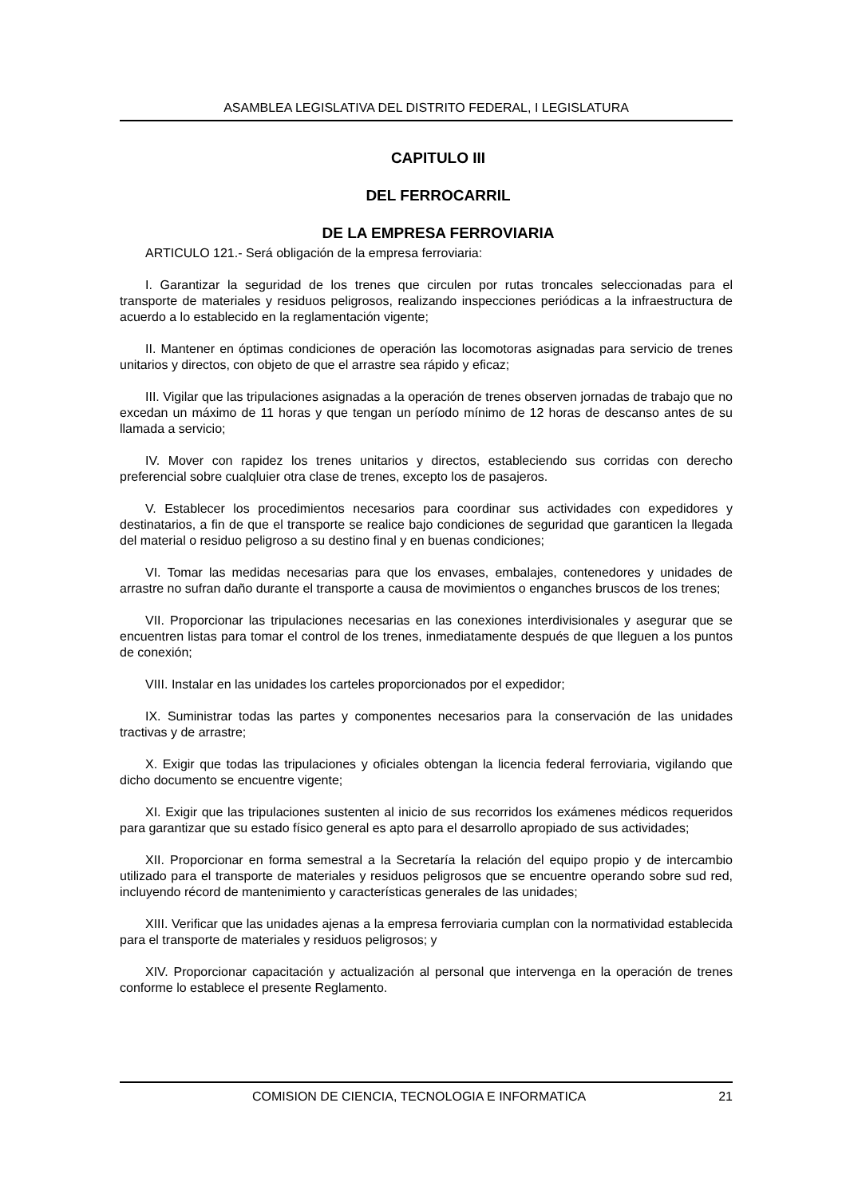ASAMBLEA LEGISLATIVA DEL DISTRITO FEDERAL, I LEGISLATURA
CAPITULO III
DEL FERROCARRIL
DE LA EMPRESA FERROVIARIA
ARTICULO 121.- Será obligación de la empresa ferroviaria:
I. Garantizar la seguridad de los trenes que circulen por rutas troncales seleccionadas para el transporte de materiales y residuos peligrosos, realizando inspecciones periódicas a la infraestructura de acuerdo a lo establecido en la reglamentación vigente;
II. Mantener en óptimas condiciones de operación las locomotoras asignadas para servicio de trenes unitarios y directos, con objeto de que el arrastre sea rápido y eficaz;
III. Vigilar que las tripulaciones asignadas a la operación de trenes observen jornadas de trabajo que no excedan un máximo de 11 horas y que tengan un período mínimo de 12 horas de descanso antes de su llamada a servicio;
IV. Mover con rapidez los trenes unitarios y directos, estableciendo sus corridas con derecho preferencial sobre cualqluier otra clase de trenes, excepto los de pasajeros.
V. Establecer los procedimientos necesarios para coordinar sus actividades con expedidores y destinatarios, a fin de que el transporte se realice bajo condiciones de seguridad que garanticen la llegada del material o residuo peligroso a su destino final y en buenas condiciones;
VI. Tomar las medidas necesarias para que los envases, embalajes, contenedores y unidades de arrastre no sufran daño durante el transporte a causa de movimientos o enganches bruscos de los trenes;
VII. Proporcionar las tripulaciones necesarias en las conexiones interdivisionales y asegurar que se encuentren listas para tomar el control de los trenes, inmediatamente después de que lleguen a los puntos de conexión;
VIII. Instalar en las unidades los carteles proporcionados por el expedidor;
IX. Suministrar todas las partes y componentes necesarios para la conservación de las unidades tractivas y de arrastre;
X. Exigir que todas las tripulaciones y oficiales obtengan la licencia federal ferroviaria, vigilando que dicho documento se encuentre vigente;
XI. Exigir que las tripulaciones sustenten al inicio de sus recorridos los exámenes médicos requeridos para garantizar que su estado físico general es apto para el desarrollo apropiado de sus actividades;
XII. Proporcionar en forma semestral a la Secretaría la relación del equipo propio y de intercambio utilizado para el transporte de materiales y residuos peligrosos que se encuentre operando sobre sud red, incluyendo récord de mantenimiento y características generales de las unidades;
XIII. Verificar que las unidades ajenas a la empresa ferroviaria cumplan con la normatividad establecida para el transporte de materiales y residuos peligrosos; y
XIV. Proporcionar capacitación y actualización al personal que intervenga en la operación de trenes conforme lo establece el presente Reglamento.
COMISION DE CIENCIA, TECNOLOGIA E INFORMATICA 21